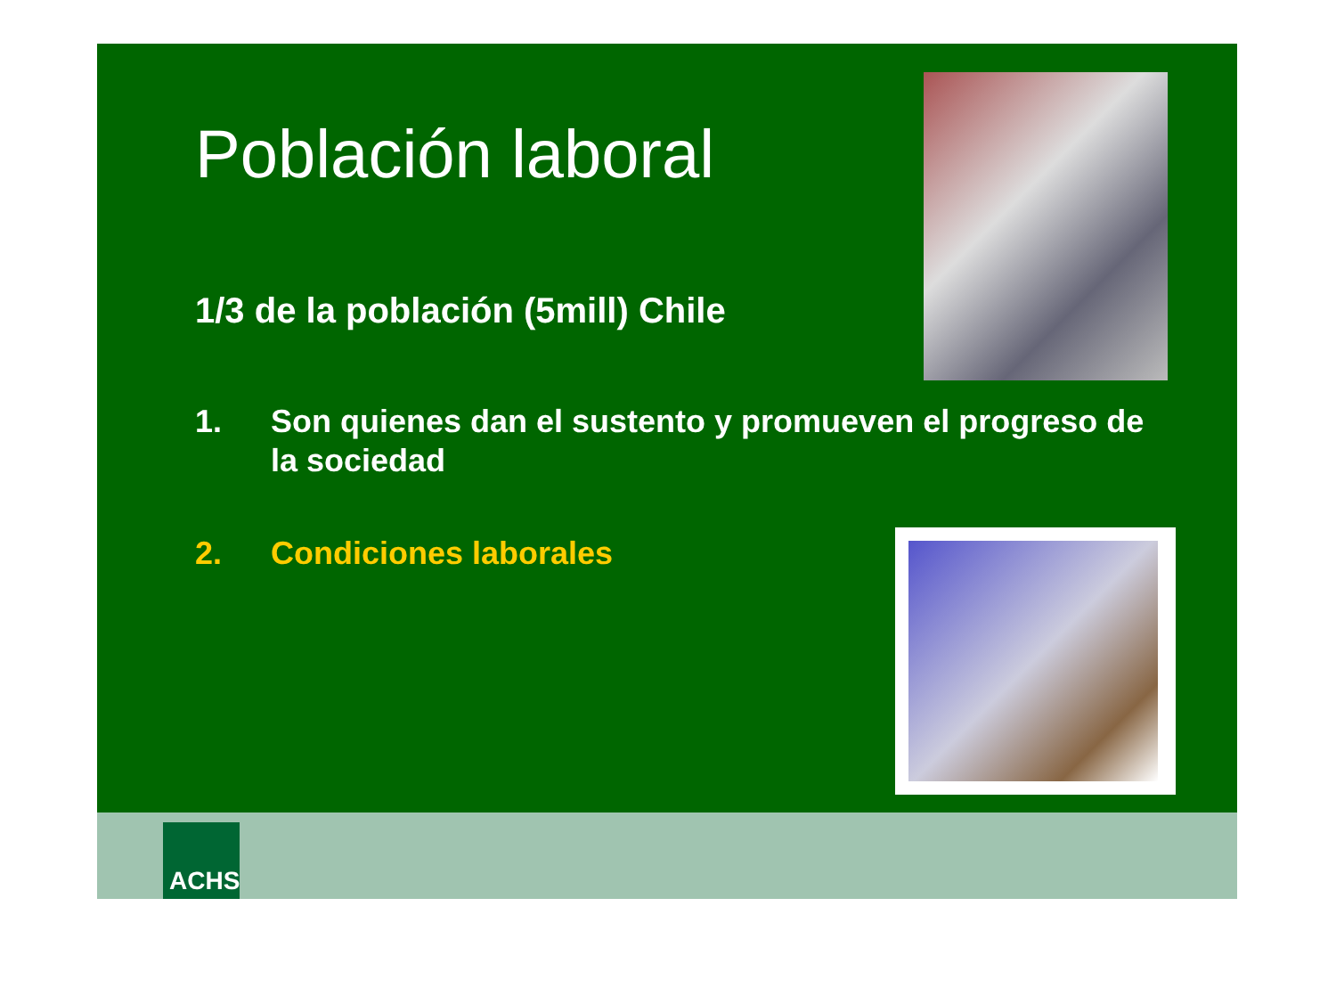Población laboral
1/3 de la población (5mill) Chile
1. Son quienes dan el sustento y promueven el progreso de la sociedad
2. Condiciones laborales
ACHS